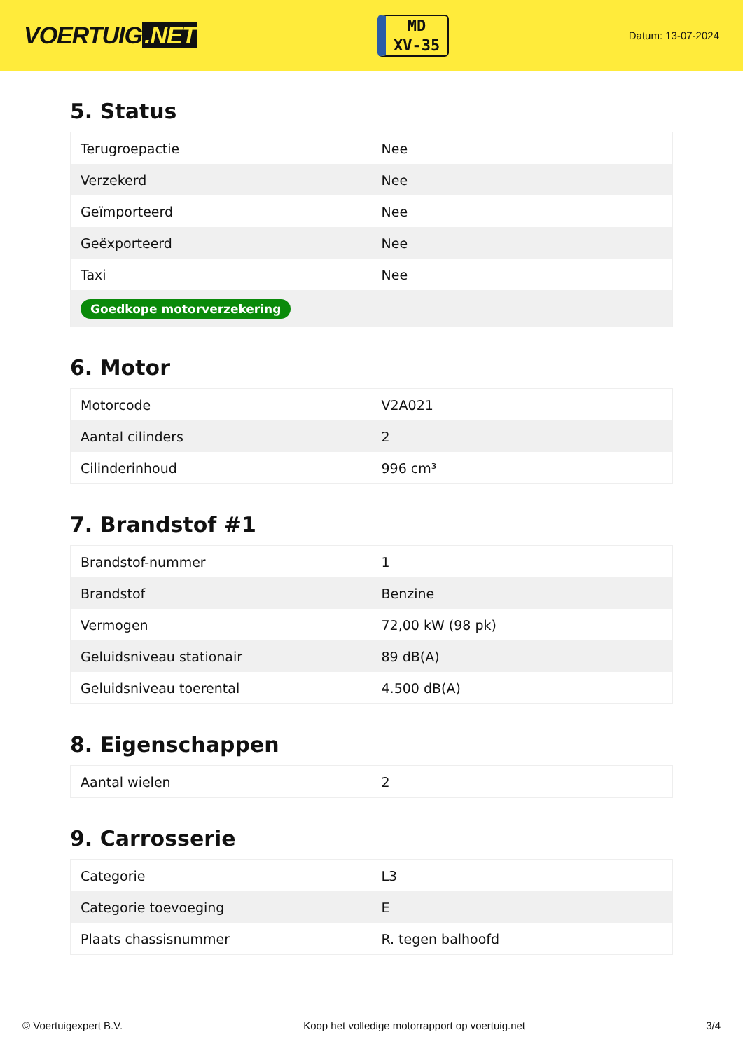VOERTUIG.NET
MD
XV-35
Datum: 13-07-2024
5. Status
| Terugroepactie | Nee |
| Verzekerd | Nee |
| Geïmporteerd | Nee |
| Geëxporteerd | Nee |
| Taxi | Nee |
| Goedkope motorverzekering | |
6. Motor
| Motorcode | V2A021 |
| Aantal cilinders | 2 |
| Cilinderinhoud | 996 cm³ |
7. Brandstof #1
| Brandstof-nummer | 1 |
| Brandstof | Benzine |
| Vermogen | 72,00 kW (98 pk) |
| Geluidsniveau stationair | 89 dB(A) |
| Geluidsniveau toerental | 4.500 dB(A) |
8. Eigenschappen
| Aantal wielen | 2 |
9. Carrosserie
| Categorie | L3 |
| Categorie toevoeging | E |
| Plaats chassisnummer | R. tegen balhoofd |
© Voertuigexpert B.V. Koop het volledige motorrapport op voertuig.net 3/4